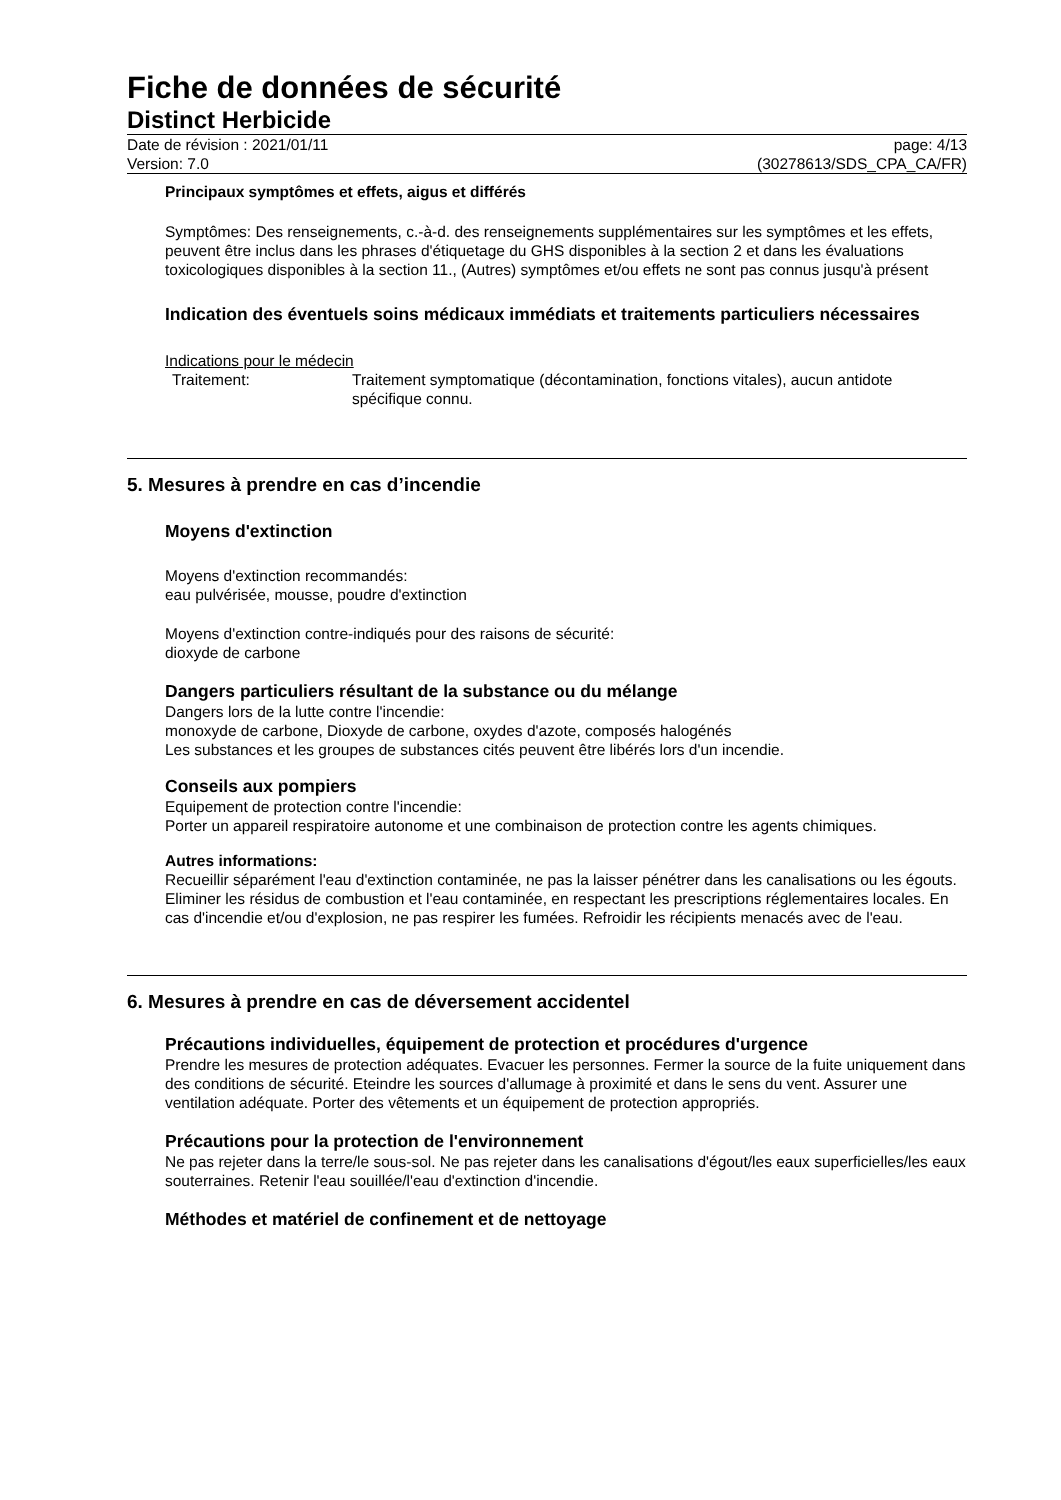Fiche de données de sécurité
Distinct Herbicide
Date de révision : 2021/01/11
Version: 7.0
page: 4/13
(30278613/SDS_CPA_CA/FR)
Principaux symptômes et effets, aigus et différés
Symptômes: Des renseignements, c.-à-d. des renseignements supplémentaires sur les symptômes et les effets, peuvent être inclus dans les phrases d'étiquetage du GHS disponibles à la section 2 et dans les évaluations toxicologiques disponibles à la section 11., (Autres) symptômes et/ou effets ne sont pas connus jusqu'à présent
Indication des éventuels soins médicaux immédiats et traitements particuliers nécessaires
Indications pour le médecin
Traitement: Traitement symptomatique (décontamination, fonctions vitales), aucun antidote spécifique connu.
5. Mesures à prendre en cas d’incendie
Moyens d'extinction
Moyens d'extinction recommandés:
eau pulvérisée, mousse, poudre d'extinction
Moyens d'extinction contre-indiqués pour des raisons de sécurité:
dioxyde de carbone
Dangers particuliers résultant de la substance ou du mélange
Dangers lors de la lutte contre l'incendie:
monoxyde de carbone, Dioxyde de carbone, oxydes d'azote, composés halogénés
Les substances et les groupes de substances cités peuvent être libérés lors d'un incendie.
Conseils aux pompiers
Equipement de protection contre l'incendie:
Porter un appareil respiratoire autonome et une combinaison de protection contre les agents chimiques.
Autres informations:
Recueillir séparément l'eau d'extinction contaminée, ne pas la laisser pénétrer dans les canalisations ou les égouts. Eliminer les résidus de combustion et l'eau contaminée, en respectant les prescriptions réglementaires locales. En cas d'incendie et/ou d'explosion, ne pas respirer les fumées. Refroidir les récipients menacés avec de l'eau.
6. Mesures à prendre en cas de déversement accidentel
Précautions individuelles, équipement de protection et procédures d'urgence
Prendre les mesures de protection adéquates. Evacuer les personnes. Fermer la source de la fuite uniquement dans des conditions de sécurité. Eteindre les sources d'allumage à proximité et dans le sens du vent. Assurer une ventilation adéquate. Porter des vêtements et un équipement de protection appropriés.
Précautions pour la protection de l'environnement
Ne pas rejeter dans la terre/le sous-sol. Ne pas rejeter dans les canalisations d'égout/les eaux superficielles/les eaux souterraines. Retenir l'eau souillée/l'eau d'extinction d'incendie.
Méthodes et matériel de confinement et de nettoyage